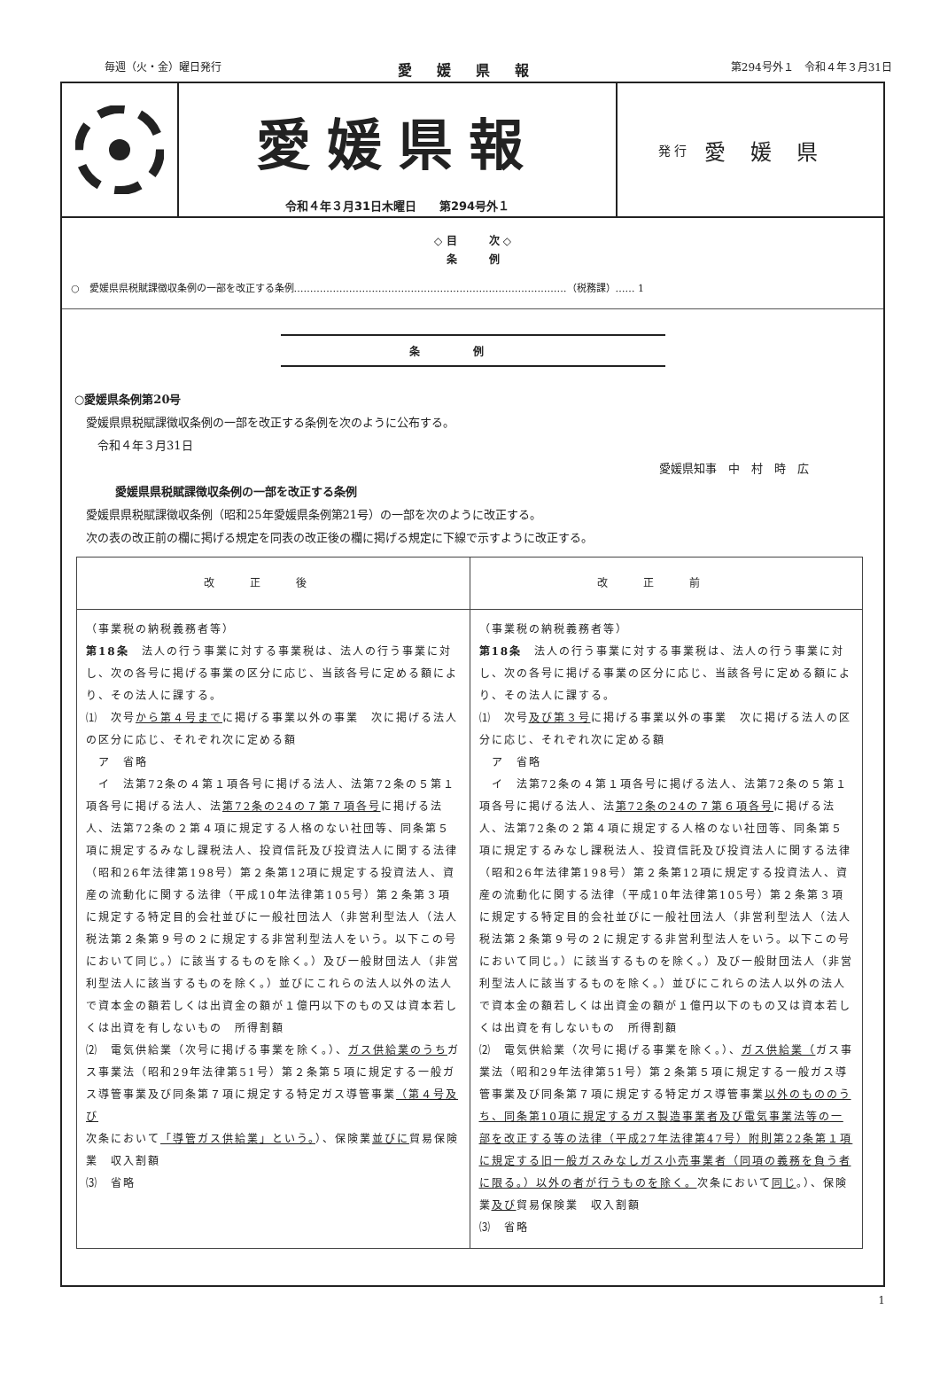毎週（火・金）曜日発行 愛媛県報 第294号外１　令和４年３月31日
愛媛県報
令和４年３月31日木曜日　　第294号外１
発 行 愛媛県
◇ 目　　　次 ◇
条　　　例
○　愛媛県県税賦課徴収条例の一部を改正する条例…………………………………………………………………………（税務課）…… 1
条例
○愛媛県条例第20号
　愛媛県県税賦課徴収条例の一部を改正する条例を次のように公布する。
　　令和４年３月31日
愛媛県知事　中　村　時　広
愛媛県県税賦課徴収条例の一部を改正する条例
　愛媛県県税賦課徴収条例（昭和25年愛媛県条例第21号）の一部を次のように改正する。
　次の表の改正前の欄に掲げる規定を同表の改正後の欄に掲げる規定に下線で示すように改正する。
| 改正後 | 改正前 |
| --- | --- |
| （事業税の納税義務者等） 第18条 法人の行う事業に対する事業税は、法人の行う事業に対し、次の各号に掲げる事業の区分に応じ、当該各号に定める額により、その法人に課する。 ⑴ 次号 から第４号まで に掲げる事業以外の事業 次に掲げる法人の区分に応じ、それぞれ次に定める額 ア 省略 イ 法第72条の４第１項各号に掲げる法人、法第72条の５第１項各号に掲げる法人、法 第72条の24の７第７項各号 に掲げる法人、法第72条の２第４項に規定する人格のない社団等、同条第５項に規定するみなし課税法人、投資信託及び投資法人に関する法律（昭和26年法律第198号）第２条第12項に規定する投資法人、資産の流動化に関する法律（平成10年法律第105号）第２条第３項に規定する特定目的会社並びに一般社団法人（非営利型法人（法人税法第２条第９号の２に規定する非営利型法人をいう。以下この号において同じ。）に該当するものを除く。）及び一般財団法人（非営利型法人に該当するものを除く。）並びにこれらの法人以外の法人で資本金の額若しくは出資金の額が１億円以下のもの又は資本若しくは出資を有しないもの 所得割額 ⑵ 電気供給業（次号に掲げる事業を除く。）、 ガス供給業のうち ガス事業法（昭和29年法律第51号）第２条第５項に規定する一般ガス導管事業及び同条第７項に規定する特定ガス導管事業 （第４号及び 次条において 「導管ガス供給業」という。 ）、保険業 並びに 貿易保険業 収入割額 ⑶ 省略 | （事業税の納税義務者等） 第18条 法人の行う事業に対する事業税は、法人の行う事業に対し、次の各号に掲げる事業の区分に応じ、当該各号に定める額により、その法人に課する。 ⑴ 次号 及び第３号 に掲げる事業以外の事業 次に掲げる法人の区分に応じ、それぞれ次に定める額 ア 省略 イ 法第72条の４第１項各号に掲げる法人、法第72条の５第１項各号に掲げる法人、法 第72条の24の７第６項各号 に掲げる法人、法第72条の２第４項に規定する人格のない社団等、同条第５項に規定するみなし課税法人、投資信託及び投資法人に関する法律（昭和26年法律第198号）第２条第12項に規定する投資法人、資産の流動化に関する法律（平成10年法律第105号）第２条第３項に規定する特定目的会社並びに一般社団法人（非営利型法人（法人税法第２条第９号の２に規定する非営利型法人をいう。以下この号において同じ。）に該当するものを除く。）及び一般財団法人（非営利型法人に該当するものを除く。）並びにこれらの法人以外の法人で資本金の額若しくは出資金の額が１億円以下のもの又は資本若しくは出資を有しないもの 所得割額 ⑵ 電気供給業（次号に掲げる事業を除く。）、 ガス供給業（ ガス事業法（昭和29年法律第51号）第２条第５項に規定する一般ガス導管事業及び同条第７項に規定する特定ガス導管事業 以外のもののうち、同条第10項に規定するガス製造事業者及び電気事業法等の一部を改正する等の法律（平成27年法律第47号）附則第22条第１項に規定する旧一般ガスみなしガス小売事業者（同項の義務を負う者に限る。）以外の者が行うものを除く。 次条において 同じ 。）、保険業 及び 貿易保険業 収入割額 ⑶ 省略 |
1